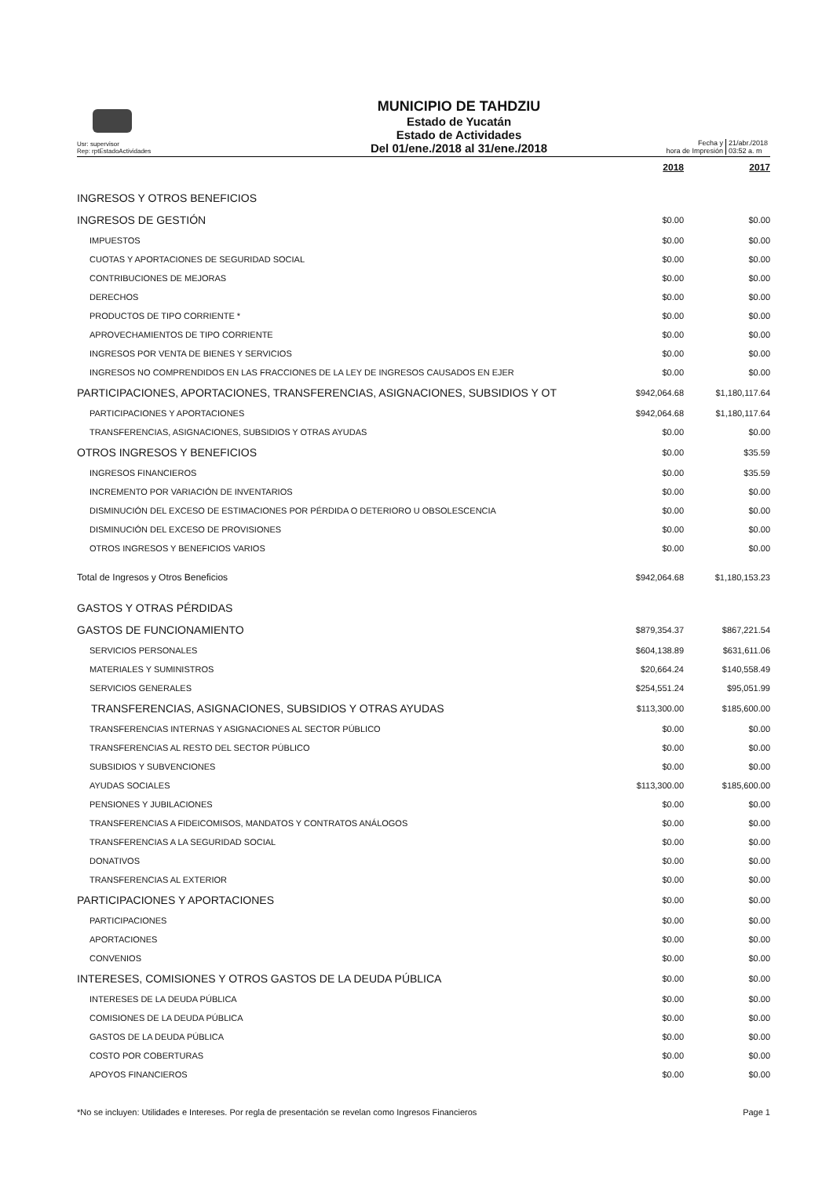Usr: supervisor
Rep: rptEstadoActividades
MUNICIPIO DE TAHDZIU
Estado de Yucatán
Estado de Actividades
Del 01/ene./2018 al 31/ene./2018
Fecha y
hora de Impresión
21/abr./2018
03:52 a. m
| | 2018 | 2017 |
| --- | --- | --- |
| INGRESOS Y OTROS BENEFICIOS | | |
| INGRESOS DE GESTIÓN | $0.00 | $0.00 |
| IMPUESTOS | $0.00 | $0.00 |
| CUOTAS Y APORTACIONES DE SEGURIDAD SOCIAL | $0.00 | $0.00 |
| CONTRIBUCIONES DE MEJORAS | $0.00 | $0.00 |
| DERECHOS | $0.00 | $0.00 |
| PRODUCTOS DE TIPO CORRIENTE * | $0.00 | $0.00 |
| APROVECHAMIENTOS DE TIPO CORRIENTE | $0.00 | $0.00 |
| INGRESOS POR VENTA DE BIENES Y SERVICIOS | $0.00 | $0.00 |
| INGRESOS NO COMPRENDIDOS EN LAS FRACCIONES DE LA LEY DE INGRESOS CAUSADOS EN EJER | $0.00 | $0.00 |
| PARTICIPACIONES, APORTACIONES, TRANSFERENCIAS, ASIGNACIONES, SUBSIDIOS Y OT | $942,064.68 | $1,180,117.64 |
| PARTICIPACIONES Y APORTACIONES | $942,064.68 | $1,180,117.64 |
| TRANSFERENCIAS, ASIGNACIONES, SUBSIDIOS Y OTRAS AYUDAS | $0.00 | $0.00 |
| OTROS INGRESOS Y BENEFICIOS | $0.00 | $35.59 |
| INGRESOS FINANCIEROS | $0.00 | $35.59 |
| INCREMENTO POR VARIACIÓN DE INVENTARIOS | $0.00 | $0.00 |
| DISMINUCIÓN DEL EXCESO DE ESTIMACIONES POR PÉRDIDA O DETERIORO U OBSOLESCENCIA | $0.00 | $0.00 |
| DISMINUCIÓN DEL EXCESO DE PROVISIONES | $0.00 | $0.00 |
| OTROS INGRESOS Y BENEFICIOS VARIOS | $0.00 | $0.00 |
| Total de Ingresos y Otros Beneficios | $942,064.68 | $1,180,153.23 |
| GASTOS Y OTRAS PÉRDIDAS | | |
| GASTOS DE FUNCIONAMIENTO | $879,354.37 | $867,221.54 |
| SERVICIOS PERSONALES | $604,138.89 | $631,611.06 |
| MATERIALES Y SUMINISTROS | $20,664.24 | $140,558.49 |
| SERVICIOS GENERALES | $254,551.24 | $95,051.99 |
| TRANSFERENCIAS, ASIGNACIONES, SUBSIDIOS Y OTRAS AYUDAS | $113,300.00 | $185,600.00 |
| TRANSFERENCIAS INTERNAS Y ASIGNACIONES AL SECTOR PÚBLICO | $0.00 | $0.00 |
| TRANSFERENCIAS AL RESTO DEL SECTOR PÚBLICO | $0.00 | $0.00 |
| SUBSIDIOS Y SUBVENCIONES | $0.00 | $0.00 |
| AYUDAS SOCIALES | $113,300.00 | $185,600.00 |
| PENSIONES Y JUBILACIONES | $0.00 | $0.00 |
| TRANSFERENCIAS A FIDEICOMISOS, MANDATOS Y CONTRATOS ANÁLOGOS | $0.00 | $0.00 |
| TRANSFERENCIAS A LA SEGURIDAD SOCIAL | $0.00 | $0.00 |
| DONATIVOS | $0.00 | $0.00 |
| TRANSFERENCIAS AL EXTERIOR | $0.00 | $0.00 |
| PARTICIPACIONES Y APORTACIONES | $0.00 | $0.00 |
| PARTICIPACIONES | $0.00 | $0.00 |
| APORTACIONES | $0.00 | $0.00 |
| CONVENIOS | $0.00 | $0.00 |
| INTERESES, COMISIONES Y OTROS GASTOS DE LA DEUDA PÚBLICA | $0.00 | $0.00 |
| INTERESES DE LA DEUDA PÚBLICA | $0.00 | $0.00 |
| COMISIONES DE LA DEUDA PÚBLICA | $0.00 | $0.00 |
| GASTOS DE LA DEUDA PÚBLICA | $0.00 | $0.00 |
| COSTO POR COBERTURAS | $0.00 | $0.00 |
| APOYOS FINANCIEROS | $0.00 | $0.00 |
*No se incluyen: Utilidades e Intereses. Por regla de presentación se revelan como Ingresos Financieros Page 1